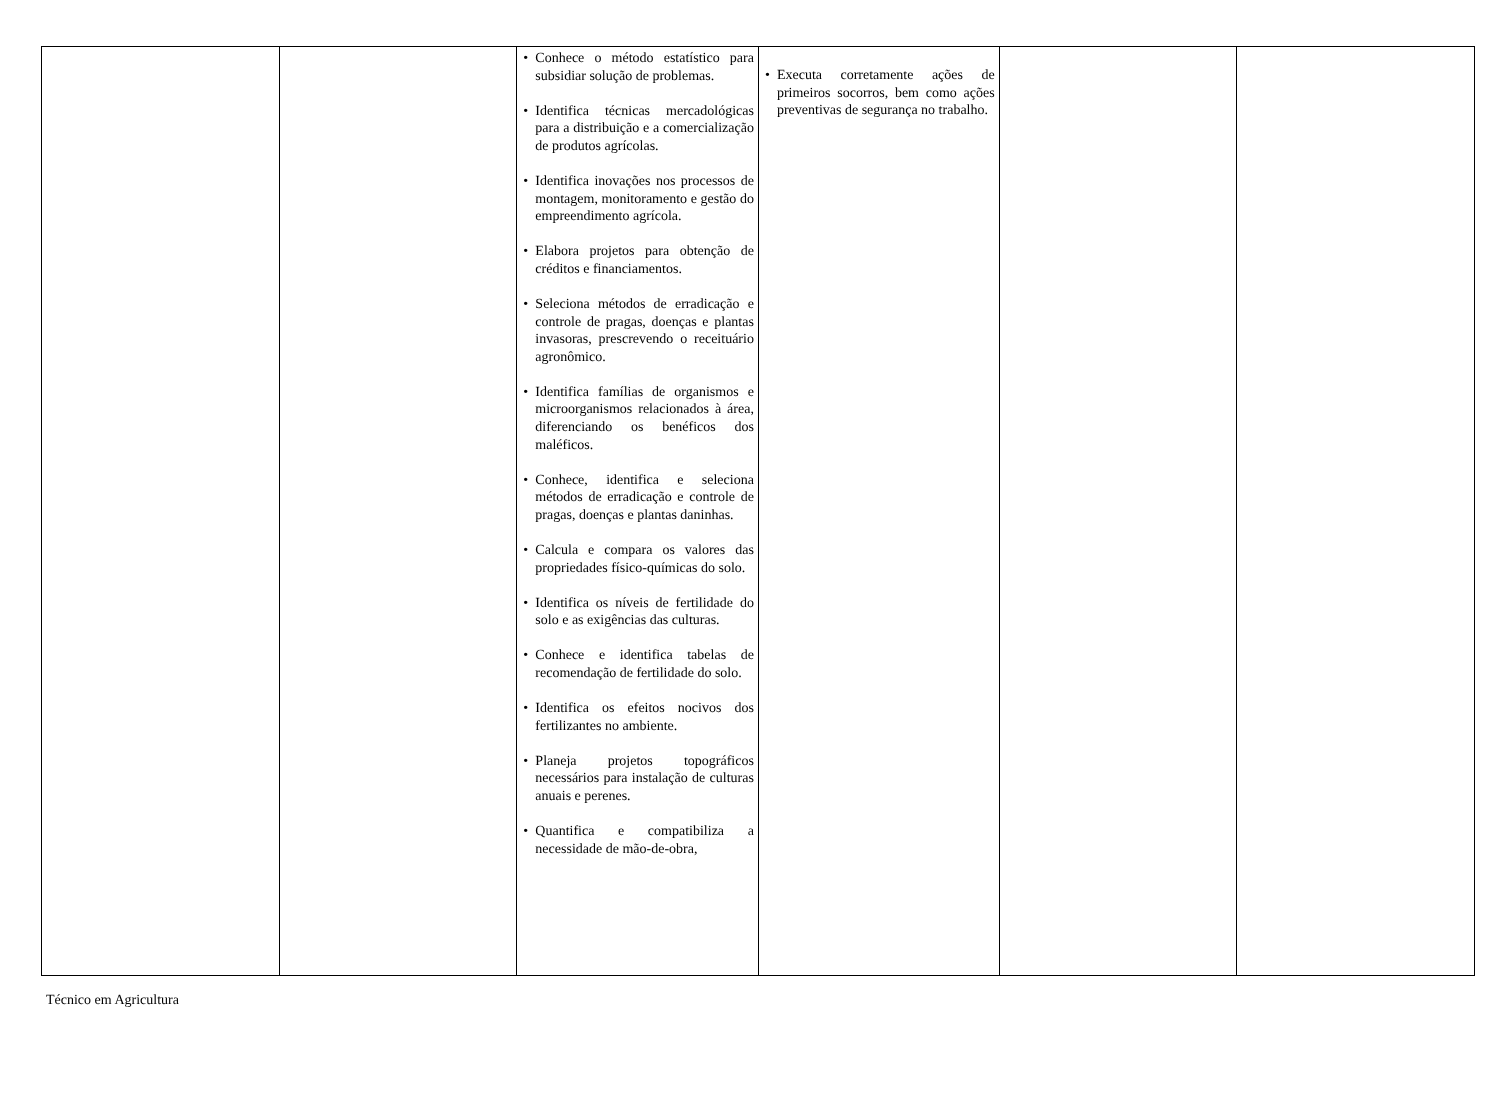| | | • Conhece o método estatístico para subsidiar solução de problemas. • Identifica técnicas mercadológicas para a distribuição e a comercialização de produtos agrícolas. • Identifica inovações nos processos de montagem, monitoramento e gestão do empreendimento agrícola. • Elabora projetos para obtenção de créditos e financiamentos. • Seleciona métodos de erradicação e controle de pragas, doenças e plantas invasoras, prescrevendo o receituário agronômico. • Identifica famílias de organismos e microorganismos relacionados à área, diferenciando os benéficos dos maléficos. • Conhece, identifica e seleciona métodos de erradicação e controle de pragas, doenças e plantas daninhas. • Calcula e compara os valores das propriedades físico-químicas do solo. • Identifica os níveis de fertilidade do solo e as exigências das culturas. • Conhece e identifica tabelas de recomendação de fertilidade do solo. • Identifica os efeitos nocivos dos fertilizantes no ambiente. • Planeja projetos topográficos necessários para instalação de culturas anuais e perenes. • Quantifica e compatibiliza a necessidade de mão-de-obra, | • Executa corretamente ações de primeiros socorros, bem como ações preventivas de segurança no trabalho. | | |
Técnico em Agricultura